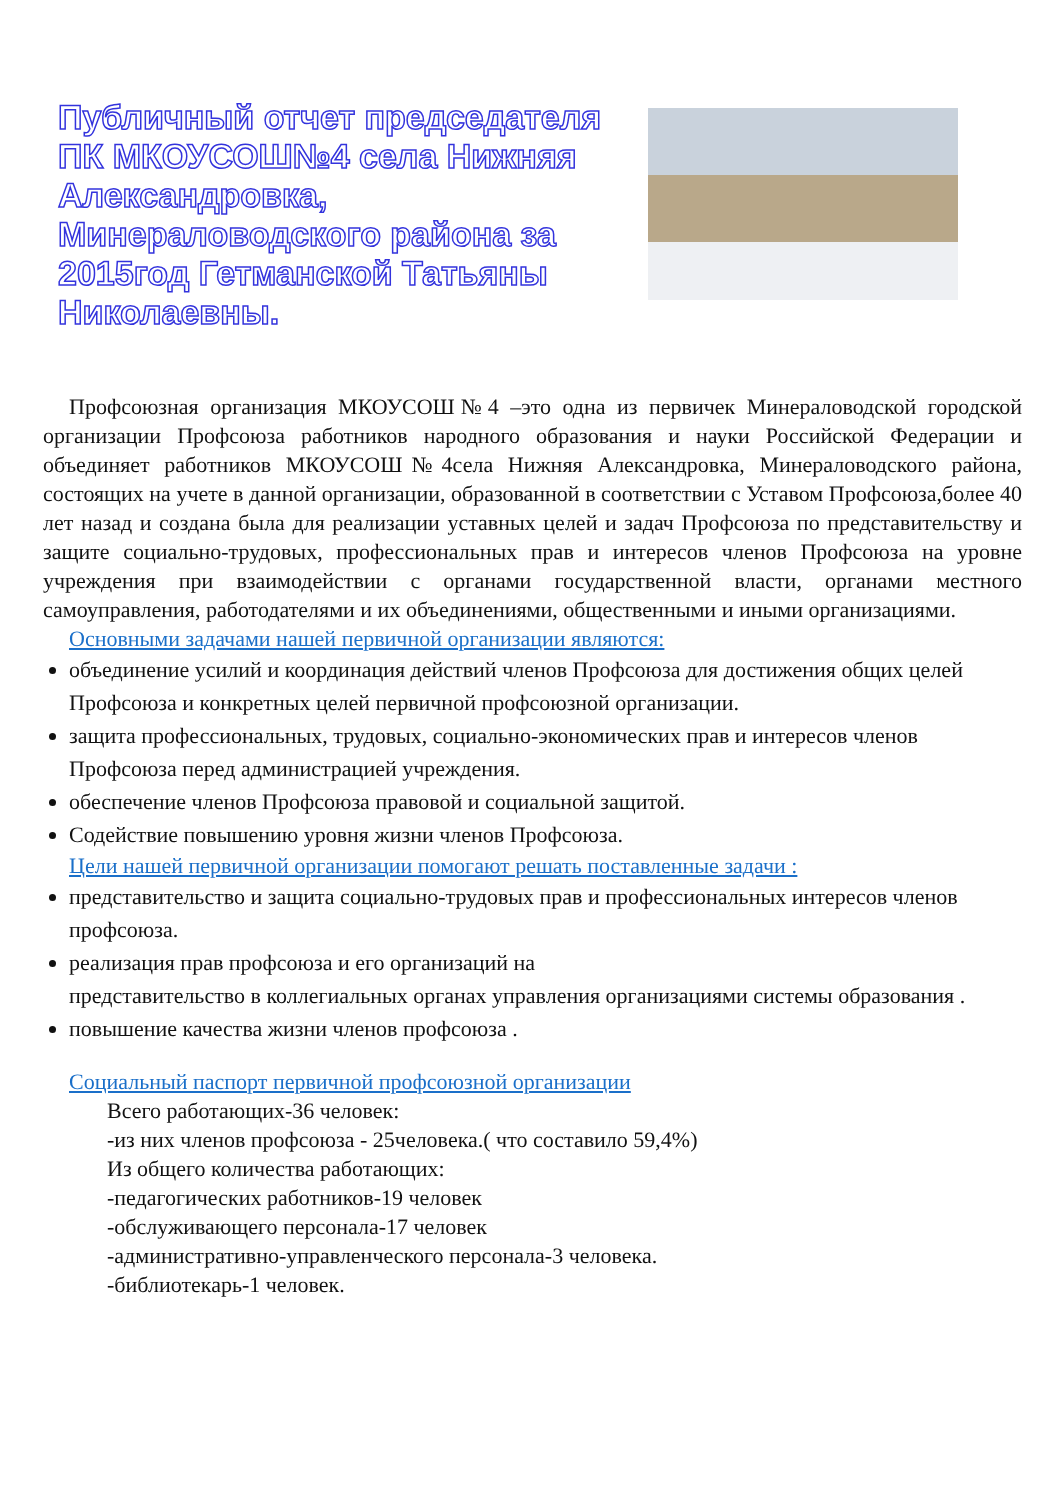Публичный отчет председателя ПК МКОУСОШ№4 села Нижняя Александровка, Минераловодского района за 2015год Гетманской Татьяны Николаевны.
Профсоюзная организация МКОУСОШ№4 –это одна из первичек Минераловодской городской организации Профсоюза работников народного образования и науки Российской Федерации и объединяет работников МКОУСОШ№4села Нижняя Александровка, Минераловодского района, состоящих на учете в данной организации, образованной в соответствии с Уставом Профсоюза,более 40 лет назад и создана была для реализации уставных целей и задач Профсоюза по представительству и защите социально-трудовых, профессиональных прав и интересов членов Профсоюза на уровне учреждения при взаимодействии с органами государственной власти, органами местного самоуправления, работодателями и их объединениями, общественными и иными организациями.
Основными задачами нашей первичной организации являются:
объединение усилий и координация действий членов Профсоюза для достижения общих целей Профсоюза и конкретных целей первичной профсоюзной организации.
защита профессиональных, трудовых, социально-экономических прав и интересов членов Профсоюза перед администрацией учреждения.
обеспечение членов Профсоюза правовой и социальной защитой.
Содействие повышению уровня жизни членов Профсоюза.
Цели нашей первичной организации помогают решать поставленные задачи :
представительство и защита социально-трудовых прав и профессиональных интересов членов профсоюза.
реализация прав профсоюза и его организаций на
представительство в коллегиальных органах управления организациями системы образования .
повышение качества жизни членов профсоюза .
Социальный паспорт первичной профсоюзной организации
Всего работающих-36 человек:
-из них членов профсоюза - 25человека.( что составило 59,4%)
Из общего количества работающих:
-педагогических работников-19 человек
-обслуживающего персонала-17 человек
-административно-управленческого персонала-3 человека.
-библиотекарь-1 человек.